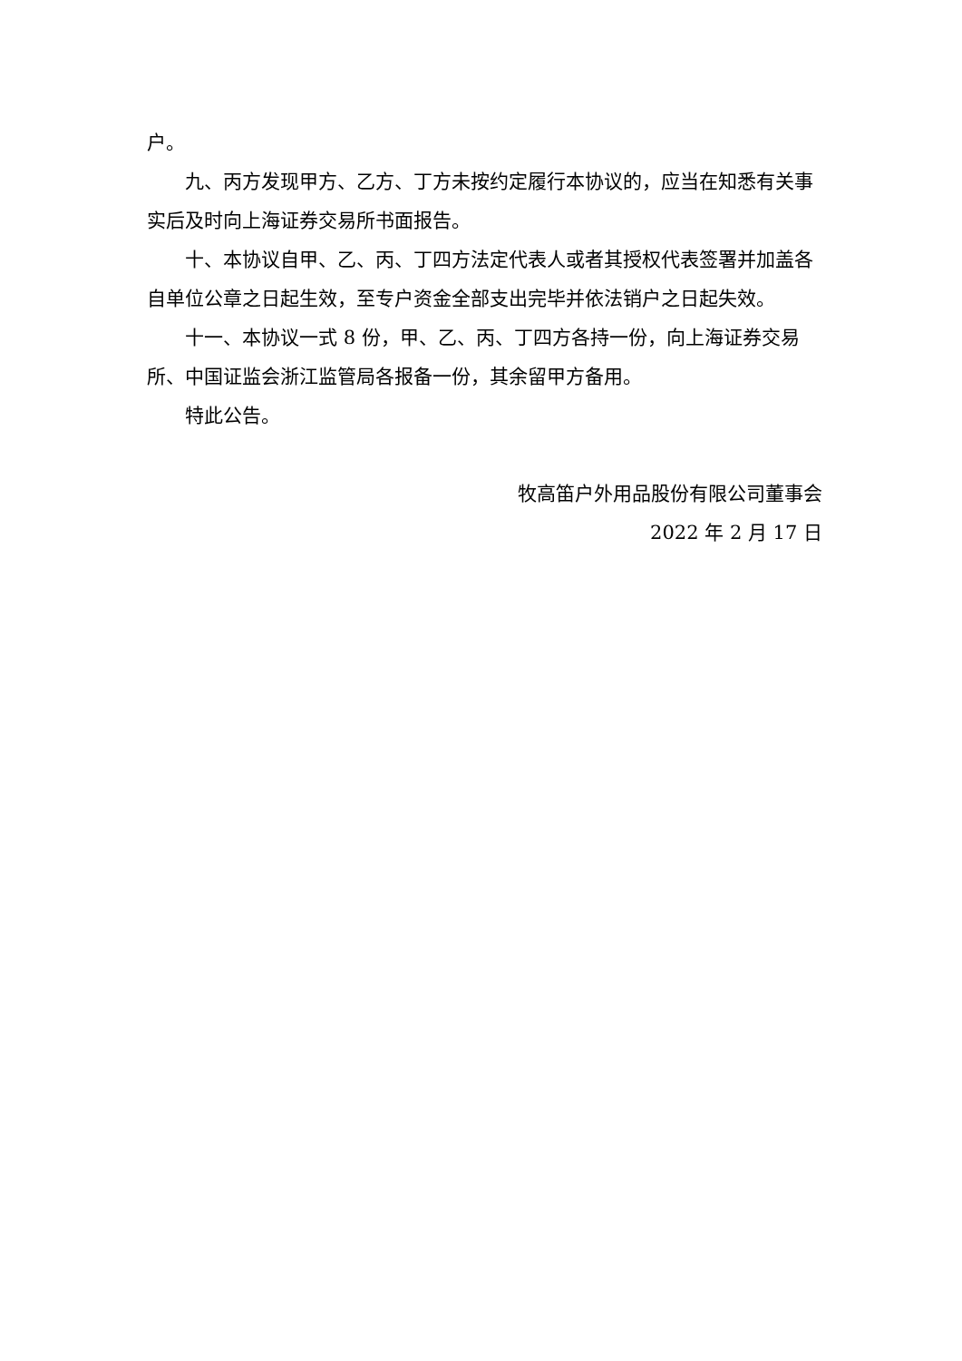户。
九、丙方发现甲方、乙方、丁方未按约定履行本协议的，应当在知悉有关事实后及时向上海证券交易所书面报告。
十、本协议自甲、乙、丙、丁四方法定代表人或者其授权代表签署并加盖各自单位公章之日起生效，至专户资金全部支出完毕并依法销户之日起失效。
十一、本协议一式 8 份，甲、乙、丙、丁四方各持一份，向上海证券交易所、中国证监会浙江监管局各报备一份，其余留甲方备用。
特此公告。
牧高笛户外用品股份有限公司董事会
2022 年 2 月 17 日